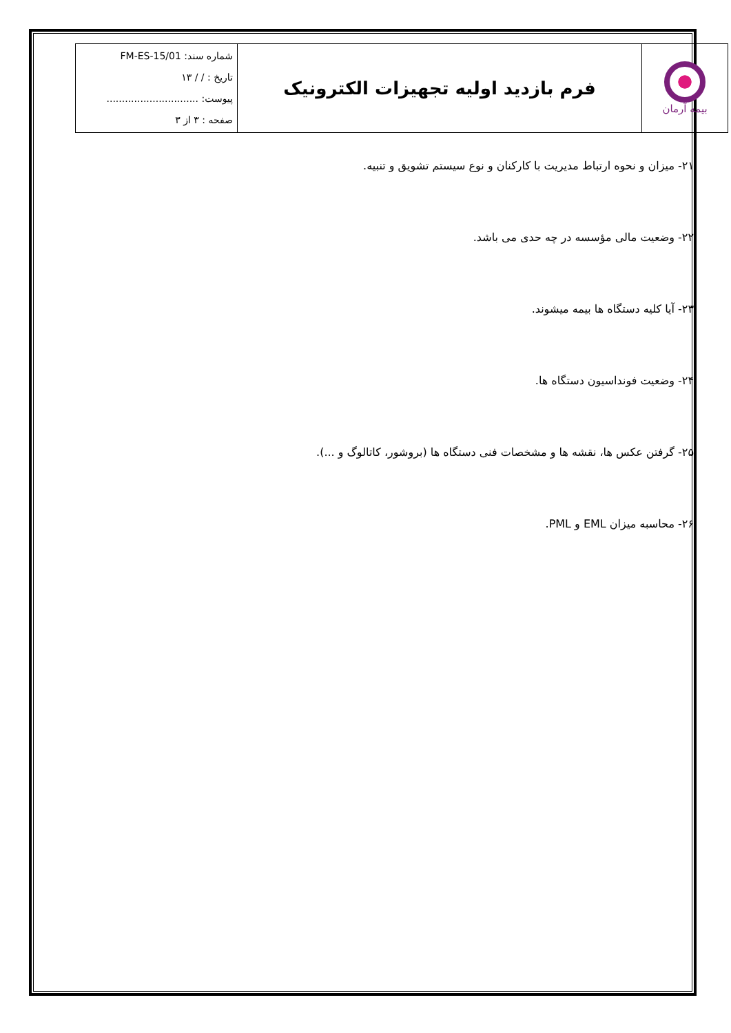| بیمه آرمان | فرم بازدید اولیه تجهیزات الکترونیک | شماره سند: FM-ES-15/01 تاریخ : / / ۱۳ پیوست: .............................. صفحه : ۳ از ۳ |
۲۱- میزان و نحوه ارتباط مدیریت با کارکنان و نوع سیستم تشویق و تنبیه.
۲۲- وضعیت مالی مؤسسه در چه حدی می باشد.
۲۳- آیا کلیه دستگاه ها بیمه میشوند.
۲۴- وضعیت فونداسیون دستگاه ها.
۲۵- گرفتن عکس ها، نقشه ها و مشخصات فنی دستگاه ها (بروشور، کاتالوگ و ...).
۲۶- محاسبه میزان EML و PML.